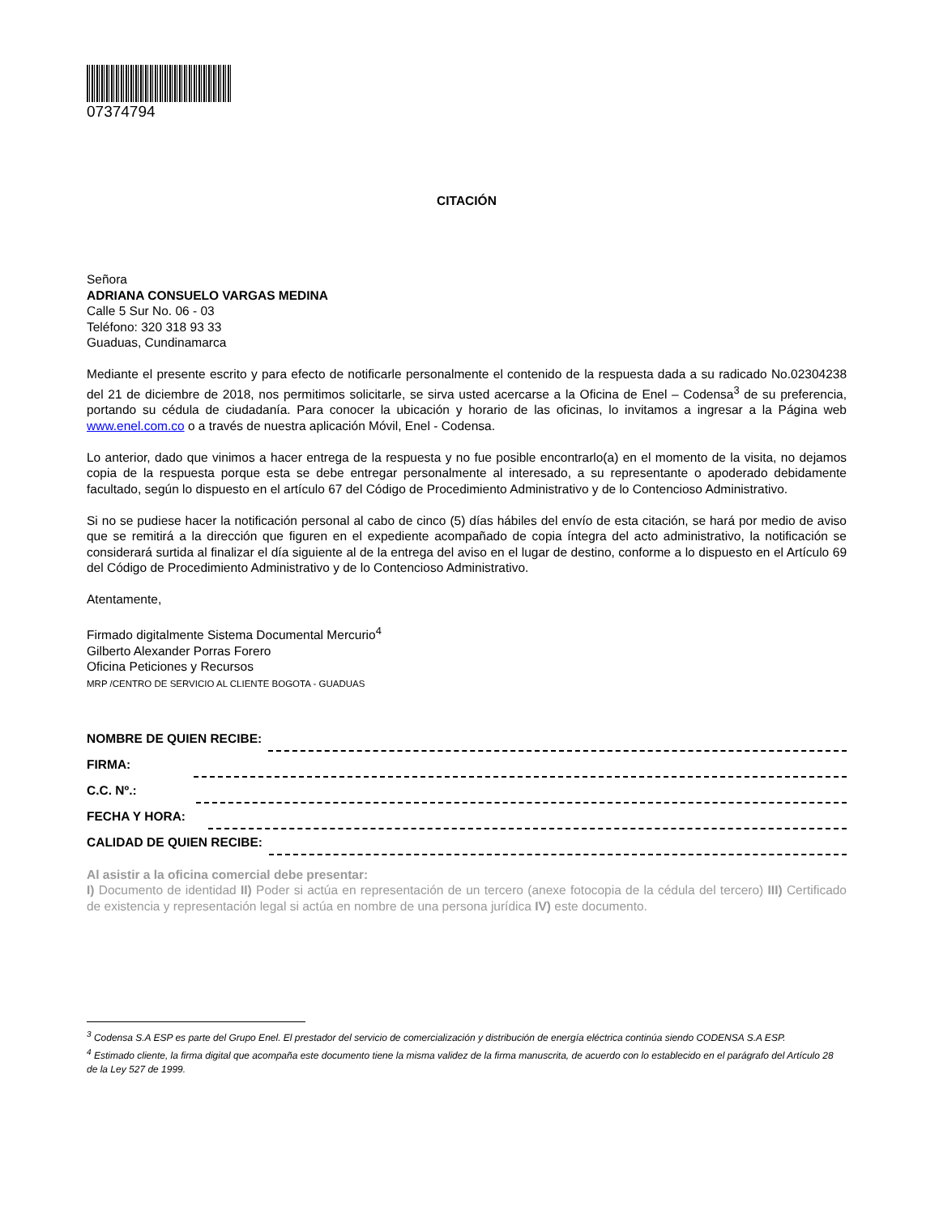07374794
CITACIÓN
Señora
ADRIANA CONSUELO VARGAS MEDINA
Calle 5 Sur No. 06 - 03
Teléfono: 320 318 93 33
Guaduas, Cundinamarca
Mediante el presente escrito y para efecto de notificarle personalmente el contenido de la respuesta dada a su radicado No.02304238 del 21 de diciembre de 2018, nos permitimos solicitarle, se sirva usted acercarse a la Oficina de Enel – Codensa<sup>3</sup> de su preferencia, portando su cédula de ciudadanía. Para conocer la ubicación y horario de las oficinas, lo invitamos a ingresar a la Página web www.enel.com.co o a través de nuestra aplicación Móvil, Enel - Codensa.
Lo anterior, dado que vinimos a hacer entrega de la respuesta y no fue posible encontrarlo(a) en el momento de la visita, no dejamos copia de la respuesta porque esta se debe entregar personalmente al interesado, a su representante o apoderado debidamente facultado, según lo dispuesto en el artículo 67 del Código de Procedimiento Administrativo y de lo Contencioso Administrativo.
Si no se pudiese hacer la notificación personal al cabo de cinco (5) días hábiles del envío de esta citación, se hará por medio de aviso que se remitirá a la dirección que figuren en el expediente acompañado de copia íntegra del acto administrativo, la notificación se considerará surtida al finalizar el día siguiente al de la entrega del aviso en el lugar de destino, conforme a lo dispuesto en el Artículo 69 del Código de Procedimiento Administrativo y de lo Contencioso Administrativo.
Atentamente,
Firmado digitalmente Sistema Documental Mercurio<sup>4</sup>
Gilberto Alexander Porras Forero
Oficina Peticiones y Recursos
MRP /CENTRO DE SERVICIO AL CLIENTE BOGOTA - GUADUAS
NOMBRE DE QUIEN RECIBE:
FIRMA:
C.C. Nº.:
FECHA Y HORA:
CALIDAD DE QUIEN RECIBE:
Al asistir a la oficina comercial debe presentar:
I) Documento de identidad II) Poder si actúa en representación de un tercero (anexe fotocopia de la cédula del tercero) III) Certificado de existencia y representación legal si actúa en nombre de una persona jurídica IV) este documento.
<sup>3</sup> Codensa S.A ESP es parte del Grupo Enel. El prestador del servicio de comercialización y distribución de energía eléctrica continúa siendo CODENSA S.A ESP.
<sup>4</sup> Estimado cliente, la firma digital que acompaña este documento tiene la misma validez de la firma manuscrita, de acuerdo con lo establecido en el parágrafo del Artículo 28 de la Ley 527 de 1999.